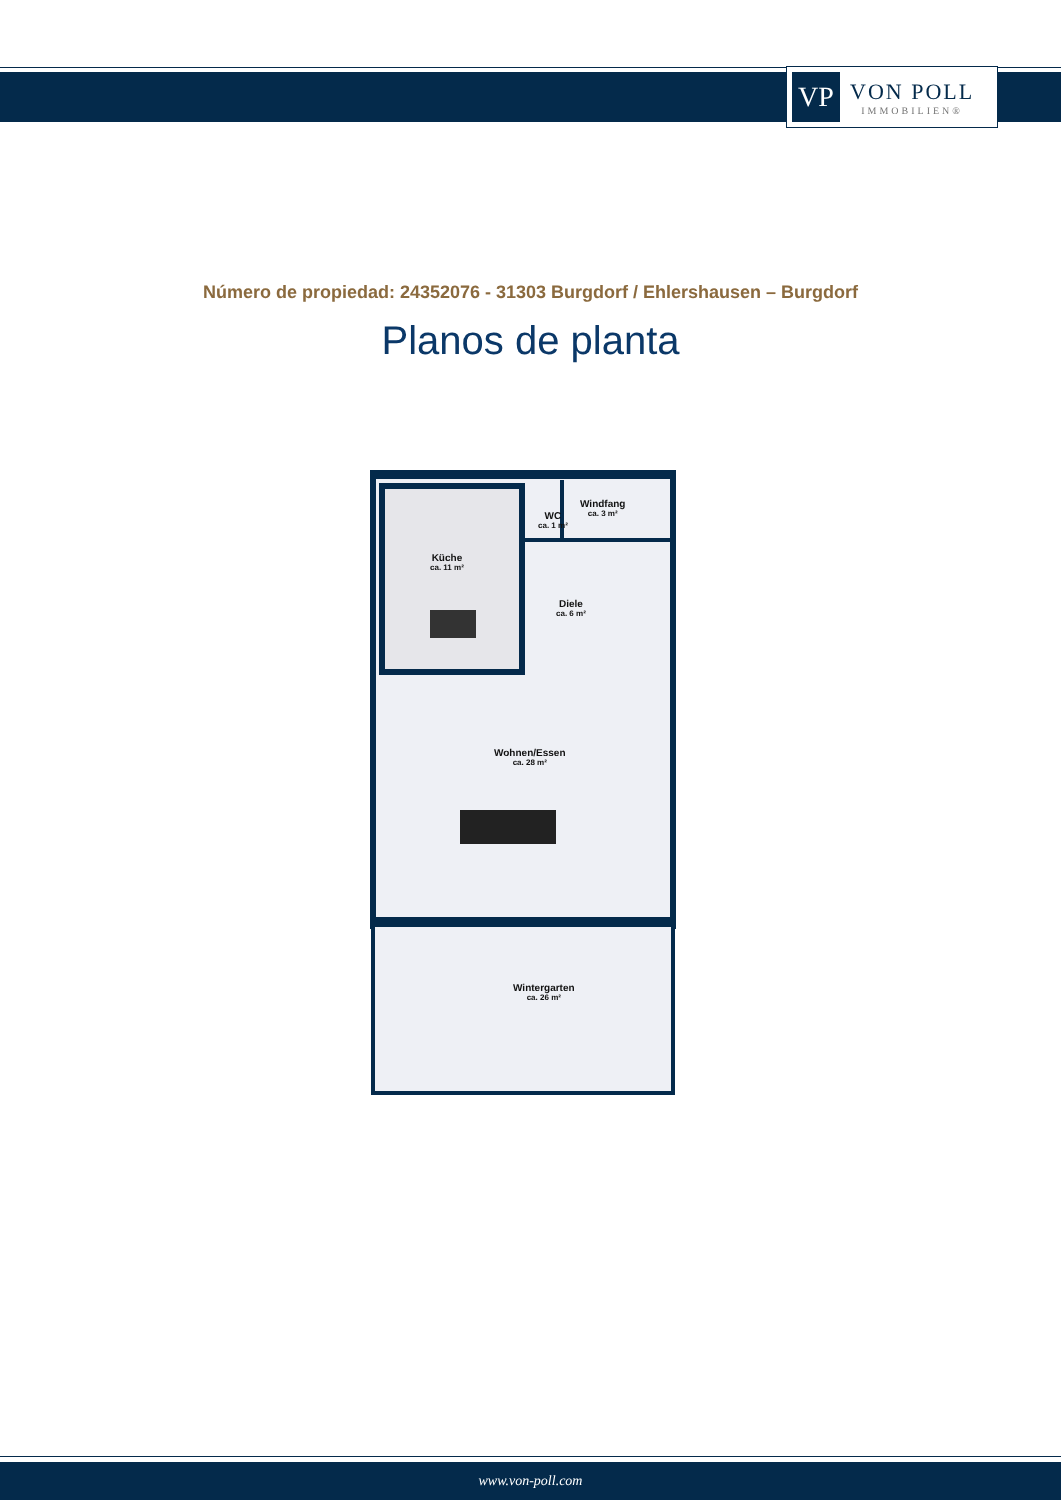VP
VON POLL
IMMOBILIEN®
Número de propiedad: 24352076 - 31303 Burgdorf / Ehlershausen – Burgdorf
Planos de planta
Küche
ca. 11 m²
WC
ca. 1 m²
Windfang
ca. 3 m²
Diele
ca. 6 m²
Wohnen/Essen
ca. 28 m²
Wintergarten
ca. 26 m²
www.von-poll.com